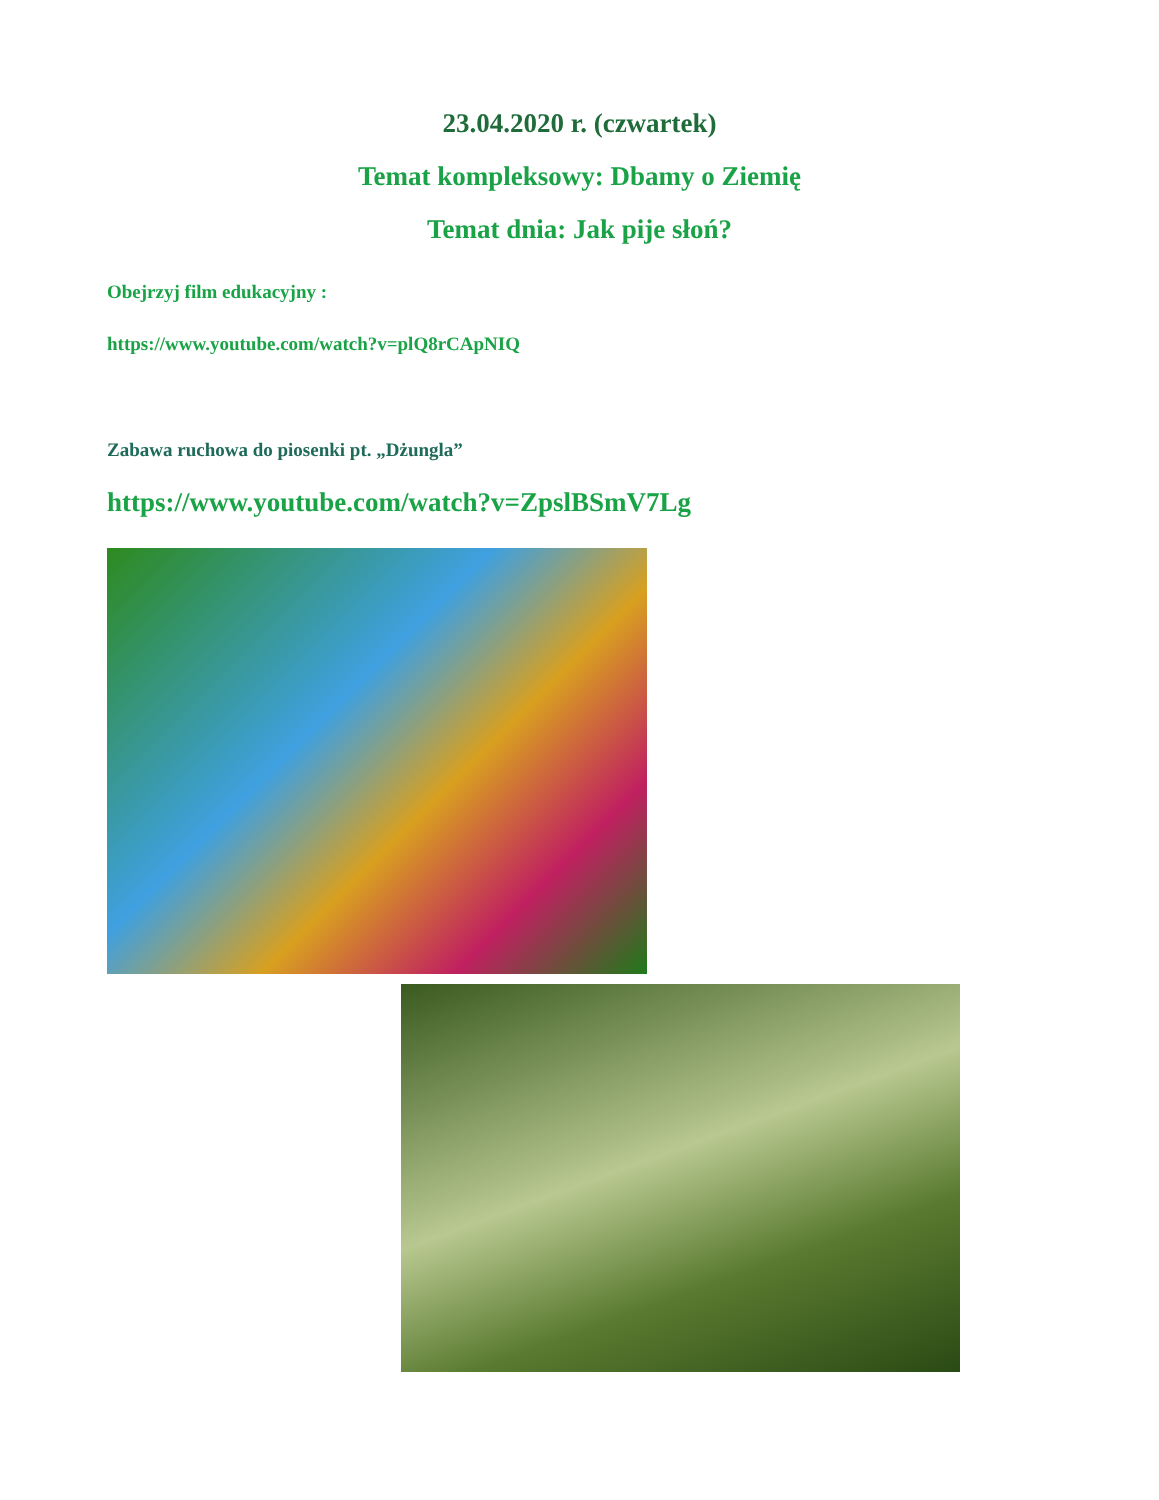23.04.2020 r. (czwartek)
Temat kompleksowy: Dbamy o Ziemię
Temat dnia: Jak pije słoń?
Obejrzyj film edukacyjny :
https://www.youtube.com/watch?v=plQ8rCApNIQ
Zabawa ruchowa do piosenki pt. „Dżungla”
https://www.youtube.com/watch?v=ZpslBSmV7Lg